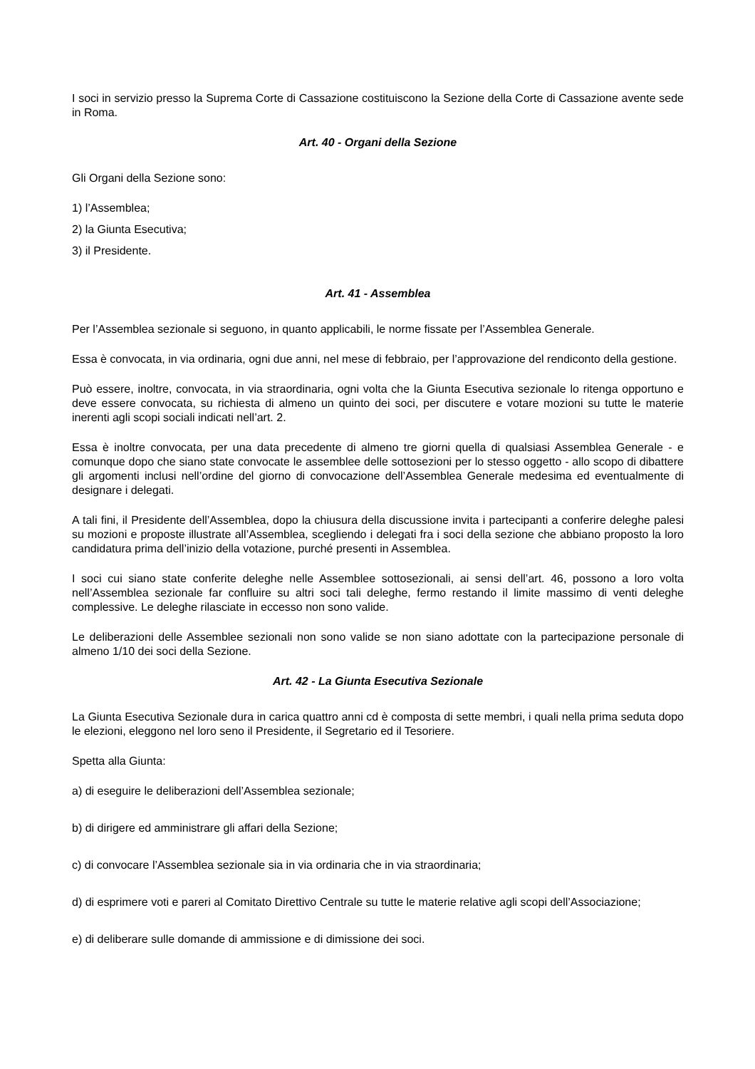I soci in servizio presso la Suprema Corte di Cassazione costituiscono la Sezione della Corte di Cassazione avente sede in Roma.
Art. 40 - Organi della Sezione
Gli Organi della Sezione sono:
1) l’Assemblea;
2) la Giunta Esecutiva;
3) il Presidente.
Art. 41 - Assemblea
Per l’Assemblea sezionale si seguono, in quanto applicabili, le norme fissate per l’Assemblea Generale.
Essa è convocata, in via ordinaria, ogni due anni, nel mese di febbraio, per l’approvazione del rendiconto della gestione.
Può essere, inoltre, convocata, in via straordinaria, ogni volta che la Giunta Esecutiva sezionale lo ritenga opportuno e deve essere convocata, su richiesta di almeno un quinto dei soci, per discutere e votare mozioni su tutte le materie inerenti agli scopi sociali indicati nell’art. 2.
Essa è inoltre convocata, per una data precedente di almeno tre giorni quella di qualsiasi Assemblea Generale - e comunque dopo che siano state convocate le assemblee delle sottosezioni per lo stesso oggetto - allo scopo di dibattere gli argomenti inclusi nell’ordine del giorno di convocazione dell’Assemblea Generale medesima ed eventualmente di designare i delegati.
A tali fini, il Presidente dell’Assemblea, dopo la chiusura della discussione invita i partecipanti a conferire deleghe palesi su mozioni e proposte illustrate all’Assemblea, scegliendo i delegati fra i soci della sezione che abbiano proposto la loro candidatura prima dell’inizio della votazione, purché presenti in Assemblea.
I soci cui siano state conferite deleghe nelle Assemblee sottosezionali, ai sensi dell’art. 46, possono a loro volta nell’Assemblea sezionale far confluire su altri soci tali deleghe, fermo restando il limite massimo di venti deleghe complessive. Le deleghe rilasciate in eccesso non sono valide.
Le deliberazioni delle Assemblee sezionali non sono valide se non siano adottate con la partecipazione personale di almeno 1/10 dei soci della Sezione.
Art. 42 - La Giunta Esecutiva Sezionale
La Giunta Esecutiva Sezionale dura in carica quattro anni cd è composta di sette membri, i quali nella prima seduta dopo le elezioni, eleggono nel loro seno il Presidente, il Segretario ed il Tesoriere.
Spetta alla Giunta:
a) di eseguire le deliberazioni dell’Assemblea sezionale;
b) di dirigere ed amministrare gli affari della Sezione;
c) di convocare l’Assemblea sezionale sia in via ordinaria che in via straordinaria;
d) di esprimere voti e pareri al Comitato Direttivo Centrale su tutte le materie relative agli scopi dell’Associazione;
e) di deliberare sulle domande di ammissione e di dimissione dei soci.